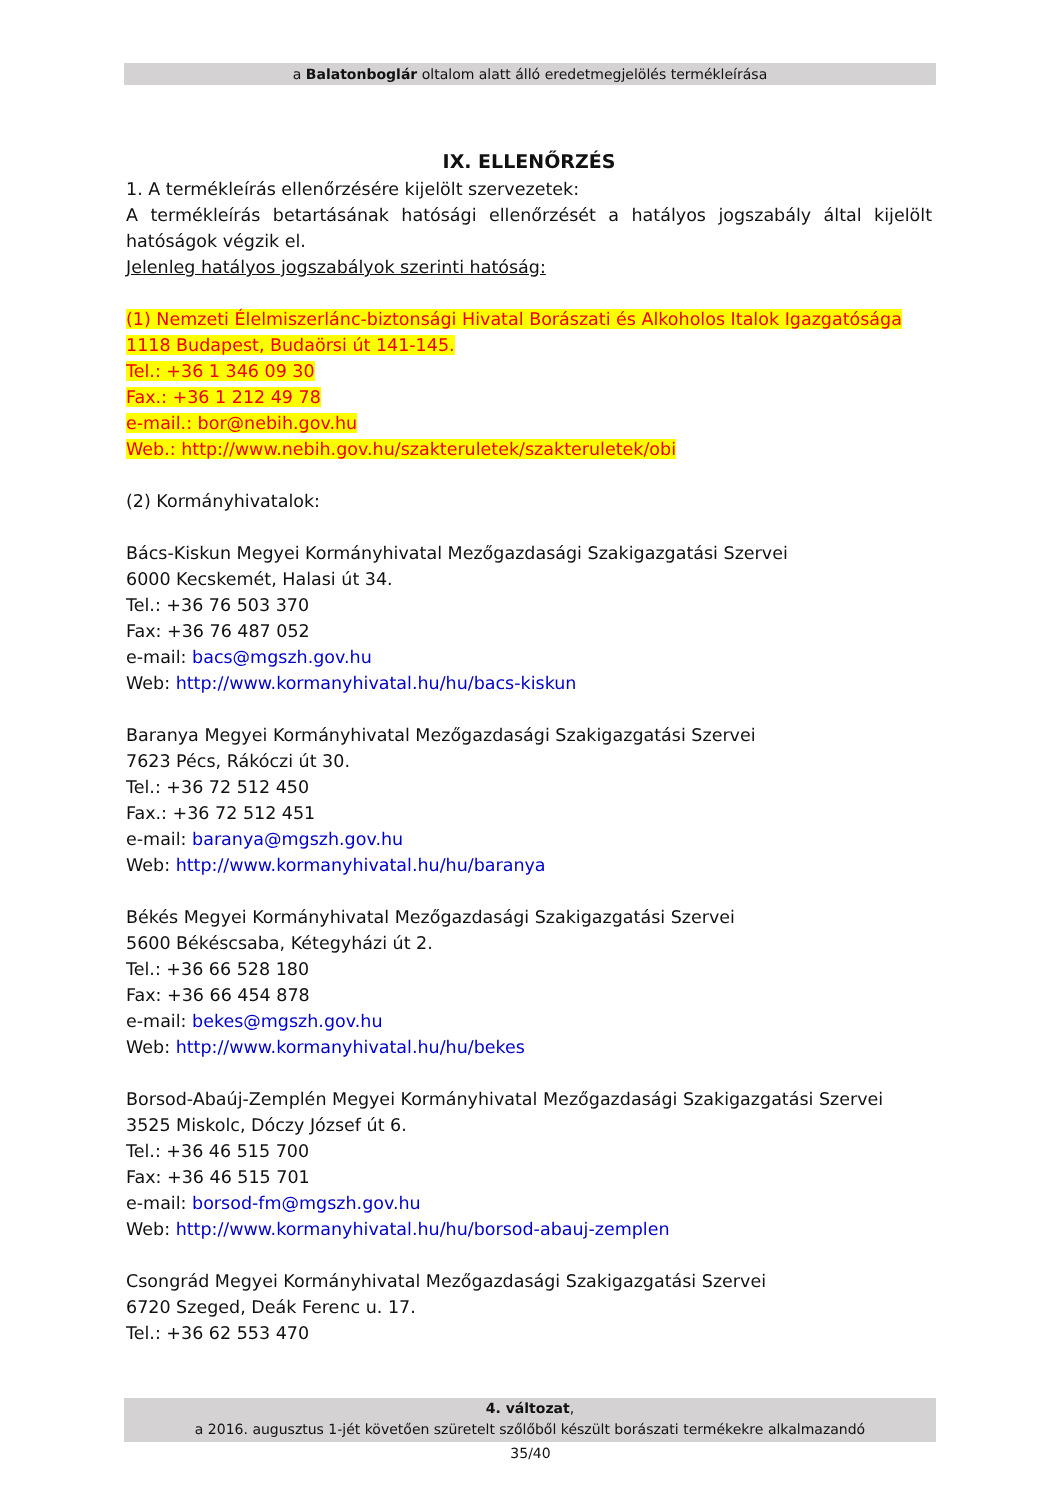a Balatonboglár oltalom alatt álló eredetmegjelölés termékleírása
IX. ELLENŐRZÉS
1. A termékleírás ellenőrzésére kijelölt szervezetek:
A termékleírás betartásának hatósági ellenőrzését a hatályos jogszabály által kijelölt hatóságok végzik el.
Jelenleg hatályos jogszabályok szerinti hatóság:
(1) Nemzeti Élelmiszerlánc-biztonsági Hivatal Borászati és Alkoholos Italok Igazgatósága
1118 Budapest, Budaörsi út 141-145.
Tel.: +36 1 346 09 30
Fax.: +36 1 212 49 78
e-mail.: bor@nebih.gov.hu
Web.: http://www.nebih.gov.hu/szakteruletek/szakteruletek/obi
(2) Kormányhivatalok:
Bács-Kiskun Megyei Kormányhivatal Mezőgazdasági Szakigazgatási Szervei
6000 Kecskemét, Halasi út 34.
Tel.: +36 76 503 370
Fax: +36 76 487 052
e-mail: bacs@mgszh.gov.hu
Web: http://www.kormanyhivatal.hu/hu/bacs-kiskun
Baranya Megyei Kormányhivatal Mezőgazdasági Szakigazgatási Szervei
7623 Pécs, Rákóczi út 30.
Tel.: +36 72 512 450
Fax.: +36 72 512 451
e-mail: baranya@mgszh.gov.hu
Web: http://www.kormanyhivatal.hu/hu/baranya
Békés Megyei Kormányhivatal Mezőgazdasági Szakigazgatási Szervei
5600 Békéscsaba, Kétegyházi út 2.
Tel.: +36 66 528 180
Fax: +36 66 454 878
e-mail: bekes@mgszh.gov.hu
Web: http://www.kormanyhivatal.hu/hu/bekes
Borsod-Abaúj-Zemplén Megyei Kormányhivatal Mezőgazdasági Szakigazgatási Szervei
3525 Miskolc, Dóczy József út 6.
Tel.: +36 46 515 700
Fax: +36 46 515 701
e-mail: borsod-fm@mgszh.gov.hu
Web: http://www.kormanyhivatal.hu/hu/borsod-abauj-zemplen
Csongrád Megyei Kormányhivatal Mezőgazdasági Szakigazgatási Szervei
6720 Szeged, Deák Ferenc u. 17.
Tel.: +36 62 553 470
4. változat,
a 2016. augusztus 1-jét követően szüretelt szőlőből készült borászati termékekre alkalmazandó
35/40